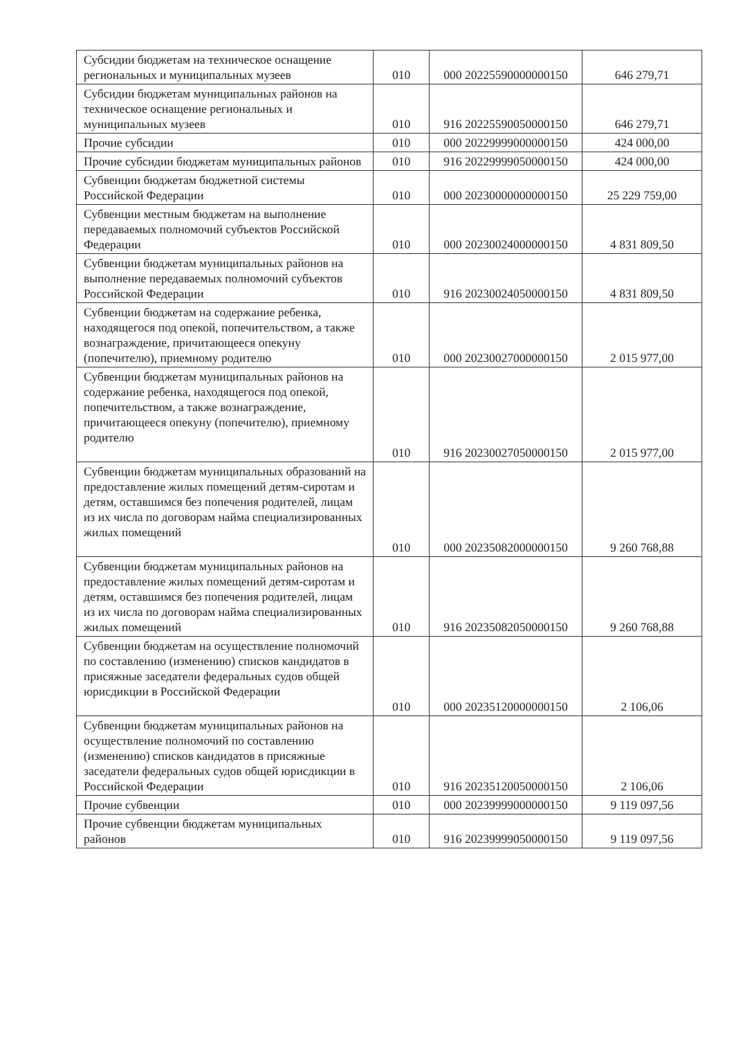| Субсидии бюджетам на техническое оснащение региональных и муниципальных музеев | 010 | 000 20225590000000150 | 646 279,71 |
| Субсидии бюджетам муниципальных районов на техническое оснащение региональных и муниципальных музеев | 010 | 916 20225590050000150 | 646 279,71 |
| Прочие субсидии | 010 | 000 20229999000000150 | 424 000,00 |
| Прочие субсидии бюджетам муниципальных районов | 010 | 916 20229999050000150 | 424 000,00 |
| Субвенции бюджетам бюджетной системы Российской Федерации | 010 | 000 20230000000000150 | 25 229 759,00 |
| Субвенции местным бюджетам на выполнение передаваемых полномочий субъектов Российской Федерации | 010 | 000 20230024000000150 | 4 831 809,50 |
| Субвенции бюджетам муниципальных районов на выполнение передаваемых полномочий субъектов Российской Федерации | 010 | 916 20230024050000150 | 4 831 809,50 |
| Субвенции бюджетам на содержание ребенка, находящегося под опекой, попечительством, а также вознаграждение, причитающееся опекуну (попечителю), приемному родителю | 010 | 000 20230027000000150 | 2 015 977,00 |
| Субвенции бюджетам муниципальных районов на содержание ребенка, находящегося под опекой, попечительством, а также вознаграждение, причитающееся опекуну (попечителю), приемному родителю | 010 | 916 20230027050000150 | 2 015 977,00 |
| Субвенции бюджетам муниципальных образований на предоставление жилых помещений детям-сиротам и детям, оставшимся без попечения родителей, лицам из их числа по договорам найма специализированных жилых помещений | 010 | 000 20235082000000150 | 9 260 768,88 |
| Субвенции бюджетам муниципальных районов на предоставление жилых помещений детям-сиротам и детям, оставшимся без попечения родителей, лицам из их числа по договорам найма специализированных жилых помещений | 010 | 916 20235082050000150 | 9 260 768,88 |
| Субвенции бюджетам на осуществление полномочий по составлению (изменению) списков кандидатов в присяжные заседатели федеральных судов общей юрисдикции в Российской Федерации | 010 | 000 20235120000000150 | 2 106,06 |
| Субвенции бюджетам муниципальных районов на осуществление полномочий по составлению (изменению) списков кандидатов в присяжные заседатели федеральных судов общей юрисдикции в Российской Федерации | 010 | 916 20235120050000150 | 2 106,06 |
| Прочие субвенции | 010 | 000 20239999000000150 | 9 119 097,56 |
| Прочие субвенции бюджетам муниципальных районов | 010 | 916 20239999050000150 | 9 119 097,56 |